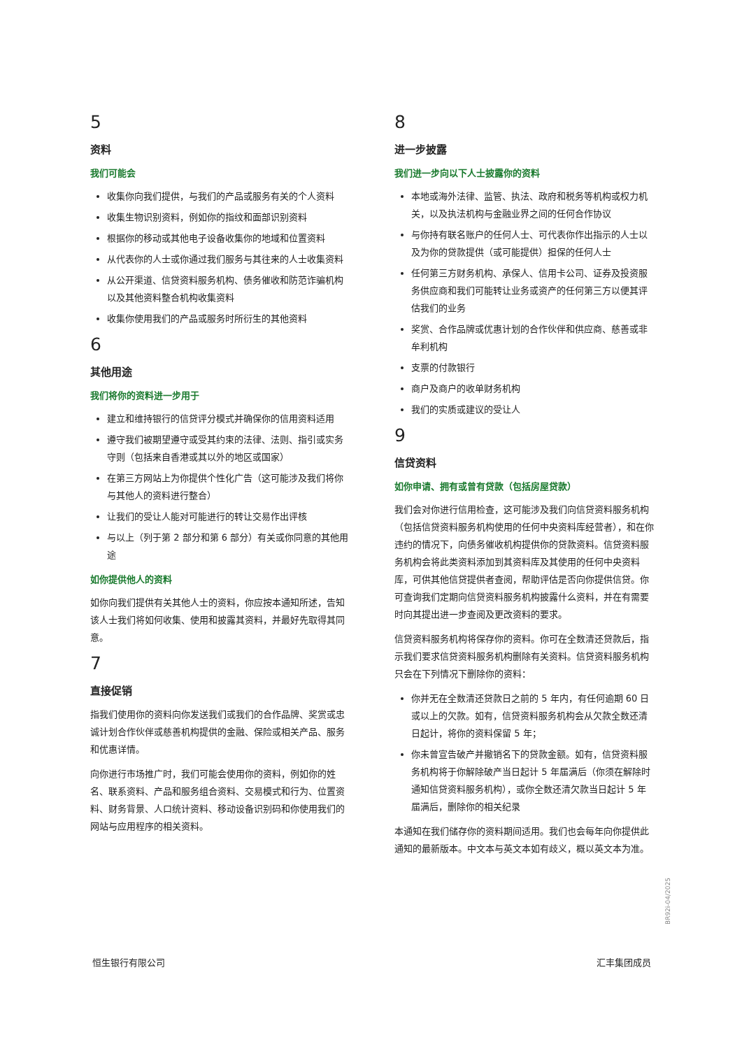5
资料
我们可能会
收集你向我们提供，与我们的产品或服务有关的个人资料
收集生物识别资料，例如你的指纹和面部识别资料
根据你的移动或其他电子设备收集你的地域和位置资料
从代表你的人士或你通过我们服务与其往来的人士收集资料
从公开渠道、信贷资料服务机构、债务催收和防范诈骗机构以及其他资料整合机构收集资料
收集你使用我们的产品或服务时所衍生的其他资料
6
其他用途
我们将你的资料进一步用于
建立和维持银行的信贷评分模式并确保你的信用资料适用
遵守我们被期望遵守或受其约束的法律、法则、指引或实务守则（包括来自香港或其以外的地区或国家）
在第三方网站上为你提供个性化广告（这可能涉及我们将你与其他人的资料进行整合）
让我们的受让人能对可能进行的转让交易作出评核
与以上（列于第 2 部分和第 6 部分）有关或你同意的其他用途
如你提供他人的资料
如你向我们提供有关其他人士的资料，你应按本通知所述，告知该人士我们将如何收集、使用和披露其资料，并最好先取得其同意。
7
直接促销
指我们使用你的资料向你发送我们或我们的合作品牌、奖赏或忠诚计划合作伙伴或慈善机构提供的金融、保险或相关产品、服务和优惠详情。
向你进行市场推广时，我们可能会使用你的资料，例如你的姓名、联系资料、产品和服务组合资料、交易模式和行为、位置资料、财务背景、人口统计资料、移动设备识别码和你使用我们的网站与应用程序的相关资料。
8
进一步披露
我们进一步向以下人士披露你的资料
本地或海外法律、监管、执法、政府和税务等机构或权力机关，以及执法机构与金融业界之间的任何合作协议
与你持有联名账户的任何人士、可代表你作出指示的人士以及为你的贷款提供（或可能提供）担保的任何人士
任何第三方财务机构、承保人、信用卡公司、证券及投资服务供应商和我们可能转让业务或资产的任何第三方以便其评估我们的业务
奖赏、合作品牌或优惠计划的合作伙伴和供应商、慈善或非牟利机构
支票的付款银行
商户及商户的收单财务机构
我们的实质或建议的受让人
9
信贷资料
如你申请、拥有或曾有贷款（包括房屋贷款）
我们会对你进行信用检查，这可能涉及我们向信贷资料服务机构（包括信贷资料服务机构使用的任何中央资料库经营者），和在你违约的情况下，向债务催收机构提供你的贷款资料。信贷资料服务机构会将此类资料添加到其资料库及其使用的任何中央资料库，可供其他信贷提供者查阅，帮助评估是否向你提供信贷。你可查询我们定期向信贷资料服务机构披露什么资料，并在有需要时向其提出进一步查阅及更改资料的要求。
信贷资料服务机构将保存你的资料。你可在全数清还贷款后，指示我们要求信贷资料服务机构删除有关资料。信贷资料服务机构只会在下列情况下删除你的资料：
你并无在全数清还贷款日之前的 5 年内，有任何逾期 60 日或以上的欠款。如有，信贷资料服务机构会从欠款全数还清日起计，将你的资料保留 5 年；
你未曾宣告破产并撤销名下的贷款金额。如有，信贷资料服务机构将于你解除破产当日起计 5 年届满后（你须在解除时通知信贷资料服务机构），或你全数还清欠款当日起计 5 年届满后，删除你的相关纪录
本通知在我们储存你的资料期间适用。我们也会每年向你提供此通知的最新版本。中文本与英文本如有歧义，概以英文本为准。
BR92i-04/2025
恒生银行有限公司 汇丰集团成员